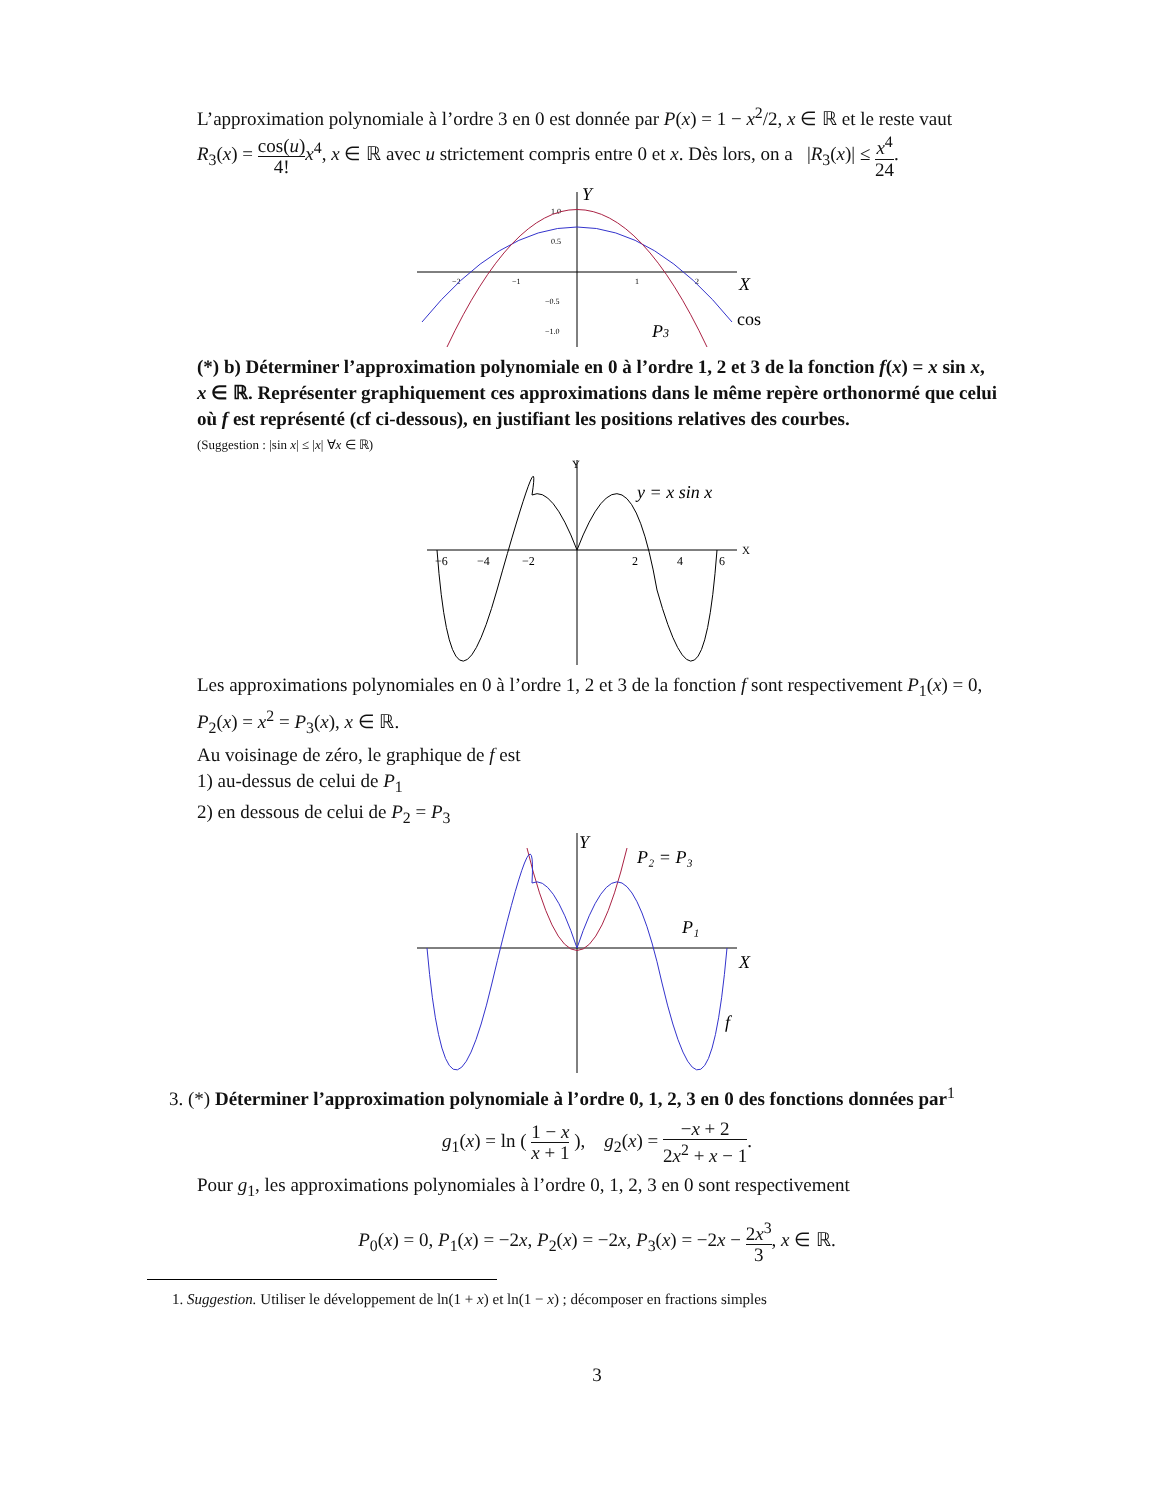L’approximation polynomiale à l’ordre 3 en 0 est donnée par P(x) = 1 − x<sup>2</sup>/2, x ∈ ℝ et le reste vaut R<sub>3</sub>(x) = cos(u) 4!x<sup>4</sup>, x ∈ ℝ avec u strictement compris entre 0 et x. Dès lors, on a |R<sub>3</sub>(x)| ≤ x<sup>4</sup> 24.
Y
X
1.0
0.5
−0.5
−1.0
−2
−1
1
2
P3
cos
(*) b) Déterminer l’approximation polynomiale en 0 à l’ordre 1, 2 et 3 de la fonction f(x) = x sin x, x ∈ ℝ. Représenter graphiquement ces approximations dans le même repère orthonormé que celui où f est représenté (cf ci-dessous), en justifiant les positions relatives des courbes.
(Suggestion : |sin x| ≤ |x| ∀x ∈ ℝ)
X
Y
−6
−4
−2
2
4
6
y = x sin x
Les approximations polynomiales en 0 à l’ordre 1, 2 et 3 de la fonction f sont respectivement P<sub>1</sub>(x) = 0, P<sub>2</sub>(x) = x<sup>2</sup> = P<sub>3</sub>(x), x ∈ ℝ.
Au voisinage de zéro, le graphique de f est
1) au-dessus de celui de P<sub>1</sub>
2) en dessous de celui de P<sub>2</sub> = P<sub>3</sub>
Y
X
P₂ = P₃
P₁
f
3. (*) Déterminer l’approximation polynomiale à l’ordre 0, 1, 2, 3 en 0 des fonctions données par<sup>1</sup>
g<sub>1</sub>(x) = ln ( 1 − x x + 1 ), g<sub>2</sub>(x) = −x + 2 2x<sup>2</sup> + x − 1.
Pour g<sub>1</sub>, les approximations polynomiales à l’ordre 0, 1, 2, 3 en 0 sont respectivement
P<sub>0</sub>(x) = 0, P<sub>1</sub>(x) = −2x, P<sub>2</sub>(x) = −2x, P<sub>3</sub>(x) = −2x − 2x<sup>3</sup> 3, x ∈ ℝ.
1. Suggestion. Utiliser le développement de ln(1 + x) et ln(1 − x) ; décomposer en fractions simples
3